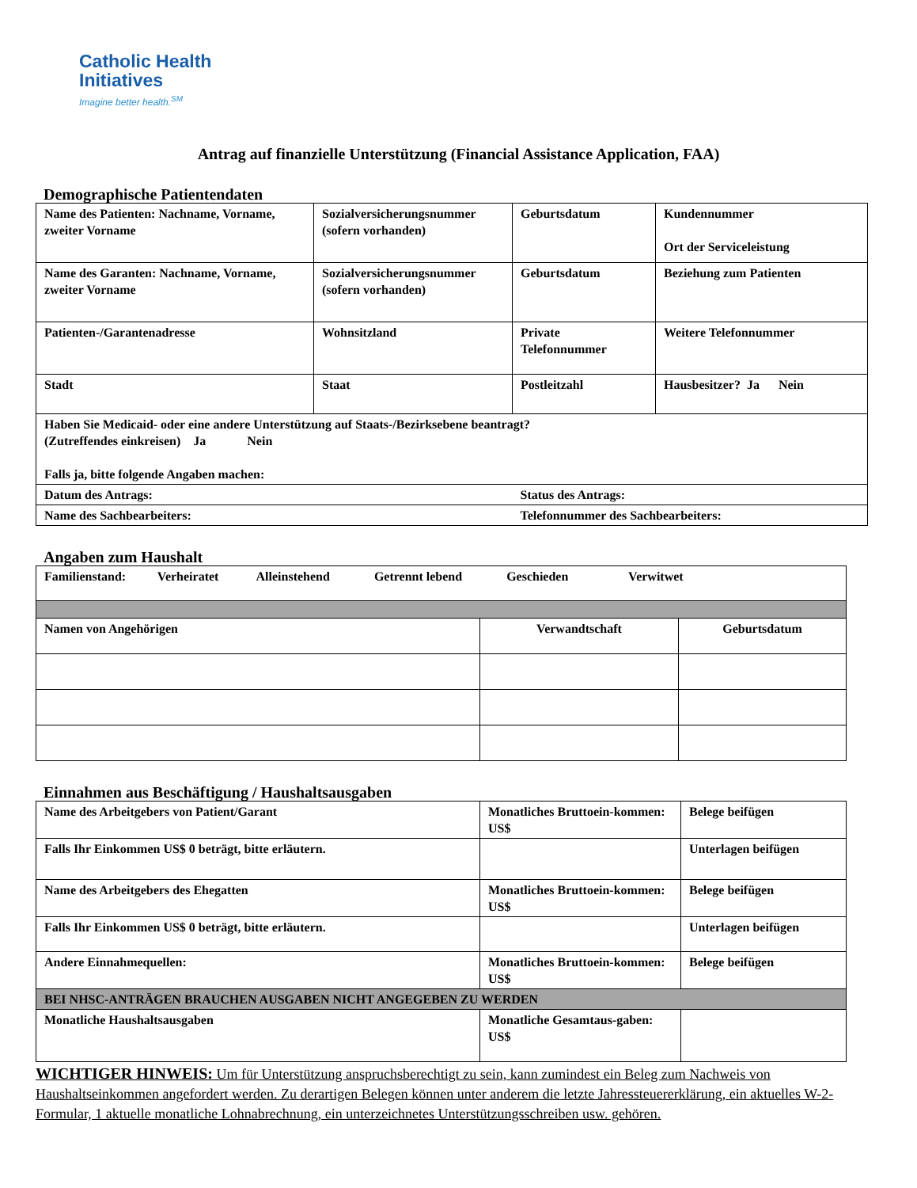Catholic Health
Initiatives
Imagine better health.<sup>SM</sup>
Antrag auf finanzielle Unterstützung (Financial Assistance Application, FAA)
Demographische Patientendaten
| Name des Patienten: Nachname, Vorname, zweiter Vorname | Sozialversicherungsnummer (sofern vorhanden) | Geburtsdatum | Kundennummer Ort der Serviceleistung |
| Name des Garanten: Nachname, Vorname, zweiter Vorname | Sozialversicherungsnummer (sofern vorhanden) | Geburtsdatum | Beziehung zum Patienten |
| Patienten-/Garantenadresse | Wohnsitzland | Private Telefonnummer | Weitere Telefonnummer |
| Stadt | Staat | Postleitzahl | Hausbesitzer? Ja Nein |
| Haben Sie Medicaid- oder eine andere Unterstützung auf Staats-/Bezirksebene beantragt? (Zutreffendes einkreisen) Ja Nein Falls ja, bitte folgende Angaben machen: | | | |
| Datum des Antrags: | | Status des Antrags: | |
| Name des Sachbearbeiters: | | Telefonnummer des Sachbearbeiters: | |
Angaben zum Haushalt
| Familienstand: Verheiratet Alleinstehend Getrennt lebend Geschieden Verwitwet | | |
| Namen von Angehörigen | Verwandtschaft | Geburtsdatum |
Einnahmen aus Beschäftigung / Haushaltsausgaben
| Name des Arbeitgebers von Patient/Garant | Monatliches Bruttoein-kommen: US$ | Belege beifügen |
| Falls Ihr Einkommen US$ 0 beträgt, bitte erläutern. | | Unterlagen beifügen |
| Name des Arbeitgebers des Ehegatten | Monatliches Bruttoein-kommen: US$ | Belege beifügen |
| Falls Ihr Einkommen US$ 0 beträgt, bitte erläutern. | | Unterlagen beifügen |
| Andere Einnahmequellen: | Monatliches Bruttoein-kommen: US$ | Belege beifügen |
| BEI NHSC-ANTRÄGEN BRAUCHEN AUSGABEN NICHT ANGEGEBEN ZU WERDEN | | |
| Monatliche Haushaltsausgaben | Monatliche Gesamtaus-gaben: US$ | |
WICHTIGER HINWEIS: Um für Unterstützung anspruchsberechtigt zu sein, kann zumindest ein Beleg zum Nachweis von Haushaltseinkommen angefordert werden. Zu derartigen Belegen können unter anderem die letzte Jahressteuererklärung, ein aktuelles W-2-Formular, 1 aktuelle monatliche Lohnabrechnung, ein unterzeichnetes Unterstützungsschreiben usw. gehören.